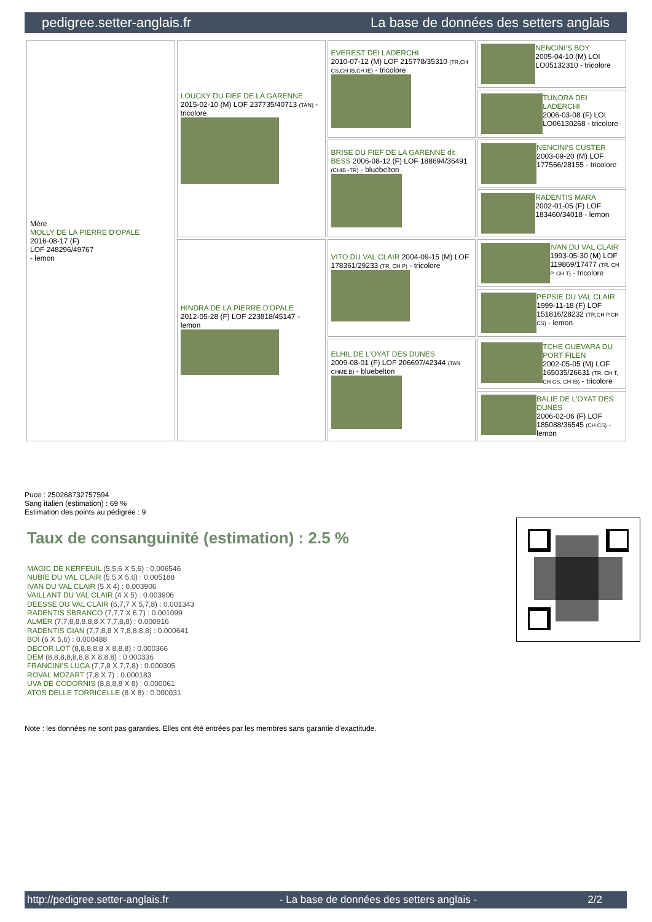pedigree.setter-anglais.fr La base de données des setters anglais
| Mère MOLLY DE LA PIERRE D'OPALE 2016-08-17 (F) LOF 248296/49767 - lemon | LOUCKY DU FIEF DE LA GARENNE 2015-02-10 (M) LOF 237735/40713 (TAN) - tricolore | EVEREST DEI LADERCHI 2010-07-12 (M) LOF 215778/35310 (TR,CH CS,CH IB,CH IE) - tricolore | NENCINI'S BOY 2005-04-10 (M) LOI LO05132310 - tricolore |
| | | | TUNDRA DEI LADERCHI 2006-03-08 (F) LOI LO06130268 - tricolore |
| | | BRISE DU FIEF DE LA GARENNE dit BESS 2006-08-12 (F) LOF 188694/36491 (CHIB -TR) - bluebelton | NENCINI'S CUSTER 2003-09-20 (M) LOF 177566/28155 - tricolore |
| | | | RADENTIS MARA 2002-01-05 (F) LOF 183460/34018 - lemon |
| | HINDRA DE LA PIERRE D'OPALE 2012-05-28 (F) LOF 223818/45147 - lemon | VITO DU VAL CLAIR 2004-09-15 (M) LOF 178361/29233 (TR, CH P) - tricolore | IVAN DU VAL CLAIR 1993-05-30 (M) LOF 119869/17477 (TR, CH P, CH T) - tricolore |
| | | | PEPSIE DU VAL CLAIR 1999-11-18 (F) LOF 151816/28232 (TR,CH P,CH CS) - lemon |
| | | ELHIL DE L'OYAT DES DUNES 2009-08-01 (F) LOF 206697/42344 (TAN CHME.B) - bluebelton | TCHE GUEVARA DU PORT FILEN 2002-05-05 (M) LOF 165035/26631 (TR, CH T, CH CS, CH IB) - tricolore |
| | | | BALIE DE L'OYAT DES DUNES 2006-02-06 (F) LOF 185088/36545 (CH CS) - lemon |
Puce : 250268732757594
Sang italien (estimation) : 69 %
Estimation des points au pédigrée : 9
Taux de consanguinité (estimation) : 2.5 %
MAGIC DE KERFEUIL (5,5,6 X 5,6) : 0.006546
NUBIE DU VAL CLAIR (5,5 X 5,6) : 0.005188
IVAN DU VAL CLAIR (5 X 4) : 0.003906
VAILLANT DU VAL CLAIR (4 X 5) : 0.003906
DEESSE DU VAL CLAIR (6,7,7 X 5,7,8) : 0.001343
RADENTIS SBRANCO (7,7,7 X 6,7) : 0.001099
ALMER (7,7,8,8,8,8,8 X 7,7,8,8) : 0.000916
RADENTIS GIAN (7,7,8,8 X 7,8,8,8,8) : 0.000641
BOI (6 X 5,6) : 0.000488
DECOR LOT (8,8,8,8,8 X 8,8,8) : 0.000366
DEM (8,8,8,8,8,8,8 X 8,8,8) : 0.000336
FRANCINI'S LUCA (7,7,8 X 7,7,8) : 0.000305
ROVAL MOZART (7,8 X 7) : 0.000183
UVA DE CODORNIS (8,8,8,8 X 8) : 0.000061
ATOS DELLE TORRICELLE (8 X 8) : 0.000031
Note : les données ne sont pas garanties. Elles ont été entrées par les membres sans garantie d'exactitude.
http://pedigree.setter-anglais.fr - La base de données des setters anglais - 2/2